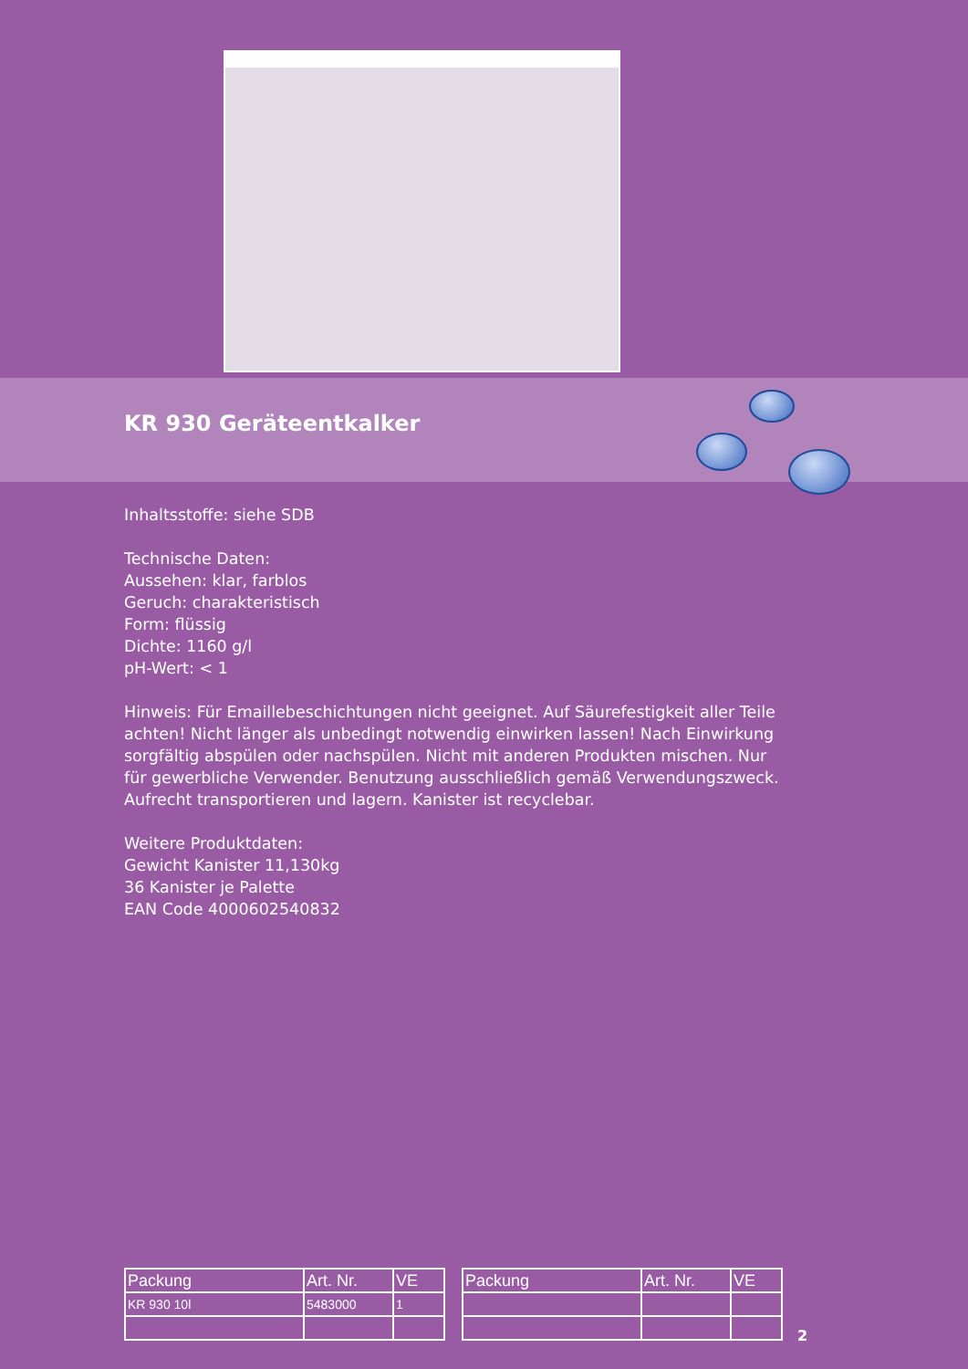KR 930 Geräteentkalker
Inhaltsstoffe: siehe SDB
Technische Daten:
Aussehen: klar, farblos
Geruch: charakteristisch
Form: flüssig
Dichte: 1160 g/l
pH-Wert: < 1
Hinweis: Für Emaillebeschichtungen nicht geeignet. Auf Säurefestigkeit aller Teile achten! Nicht länger als unbedingt notwendig einwirken lassen! Nach Einwirkung sorgfältig abspülen oder nachspülen. Nicht mit anderen Produkten mischen. Nur für gewerbliche Verwender. Benutzung ausschließlich gemäß Verwendungszweck. Aufrecht transportieren und lagern. Kanister ist recyclebar.
Weitere Produktdaten:
Gewicht Kanister 11,130kg
36 Kanister je Palette
EAN Code 4000602540832
| Packung | Art. Nr. | VE |
| --- | --- | --- |
| KR 930 10l | 5483000 | 1 |
| Packung | Art. Nr. | VE |
| --- | --- | --- |
2